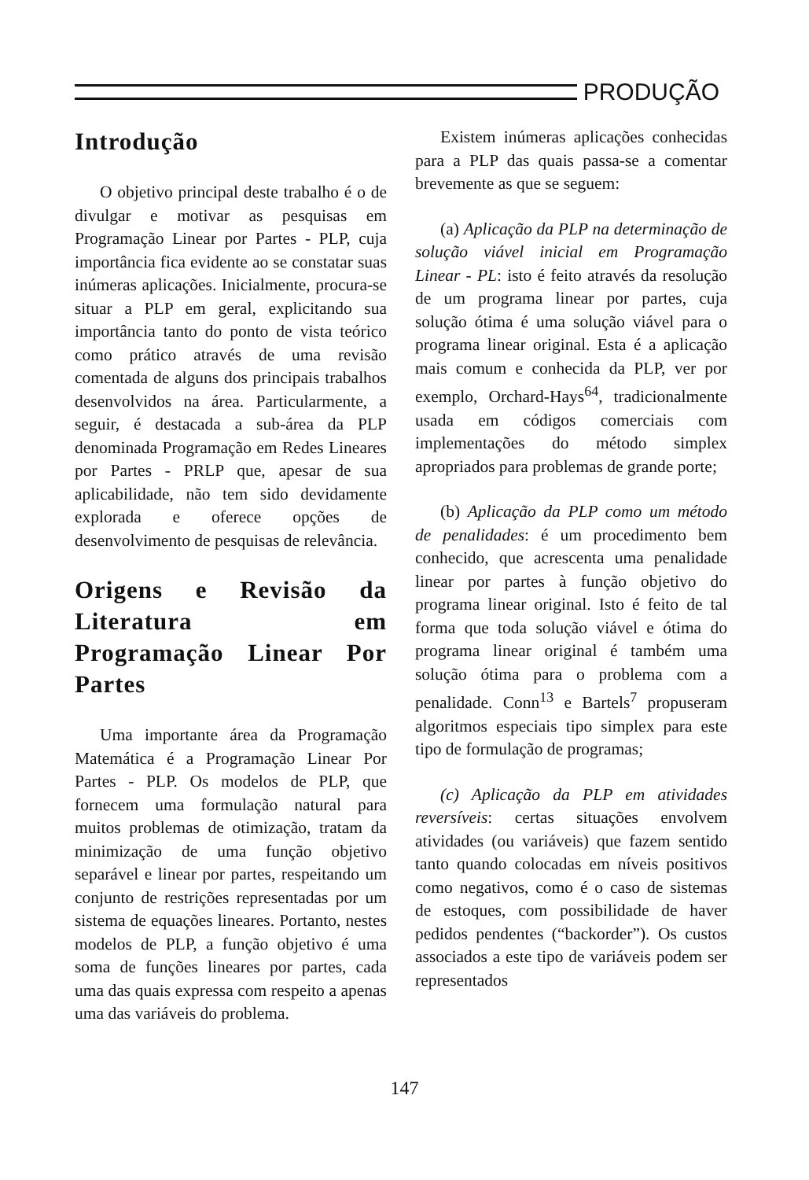PRODUÇÃO
Introdução
O objetivo principal deste trabalho é o de divulgar e motivar as pesquisas em Programação Linear por Partes - PLP, cuja importância fica evidente ao se constatar suas inúmeras aplicações. Inicialmente, procura-se situar a PLP em geral, explicitando sua importância tanto do ponto de vista teórico como prático através de uma revisão comentada de alguns dos principais trabalhos desenvolvidos na área. Particularmente, a seguir, é destacada a sub-área da PLP denominada Programação em Redes Lineares por Partes - PRLP que, apesar de sua aplicabilidade, não tem sido devidamente explorada e oferece opções de desenvolvimento de pesquisas de relevância.
Origens e Revisão da Literatura em Programação Linear Por Partes
Uma importante área da Programação Matemática é a Programação Linear Por Partes - PLP. Os modelos de PLP, que fornecem uma formulação natural para muitos problemas de otimização, tratam da minimização de uma função objetivo separável e linear por partes, respeitando um conjunto de restrições representadas por um sistema de equações lineares. Portanto, nestes modelos de PLP, a função objetivo é uma soma de funções lineares por partes, cada uma das quais expressa com respeito a apenas uma das variáveis do problema.
Existem inúmeras aplicações conhecidas para a PLP das quais passa-se a comentar brevemente as que se seguem:
(a) Aplicação da PLP na determinação de solução viável inicial em Programação Linear - PL: isto é feito através da resolução de um programa linear por partes, cuja solução ótima é uma solução viável para o programa linear original. Esta é a aplicação mais comum e conhecida da PLP, ver por exemplo, Orchard-Hays<sup>64</sup>, tradicionalmente usada em códigos comerciais com implementações do método simplex apropriados para problemas de grande porte;
(b) Aplicação da PLP como um método de penalidades: é um procedimento bem conhecido, que acrescenta uma penalidade linear por partes à função objetivo do programa linear original. Isto é feito de tal forma que toda solução viável e ótima do programa linear original é também uma solução ótima para o problema com a penalidade. Conn<sup>13</sup> e Bartels<sup>7</sup> propuseram algoritmos especiais tipo simplex para este tipo de formulação de programas;
(c) Aplicação da PLP em atividades reversíveis: certas situações envolvem atividades (ou variáveis) que fazem sentido tanto quando colocadas em níveis positivos como negativos, como é o caso de sistemas de estoques, com possibilidade de haver pedidos pendentes (“backorder”). Os custos associados a este tipo de variáveis podem ser representados
147